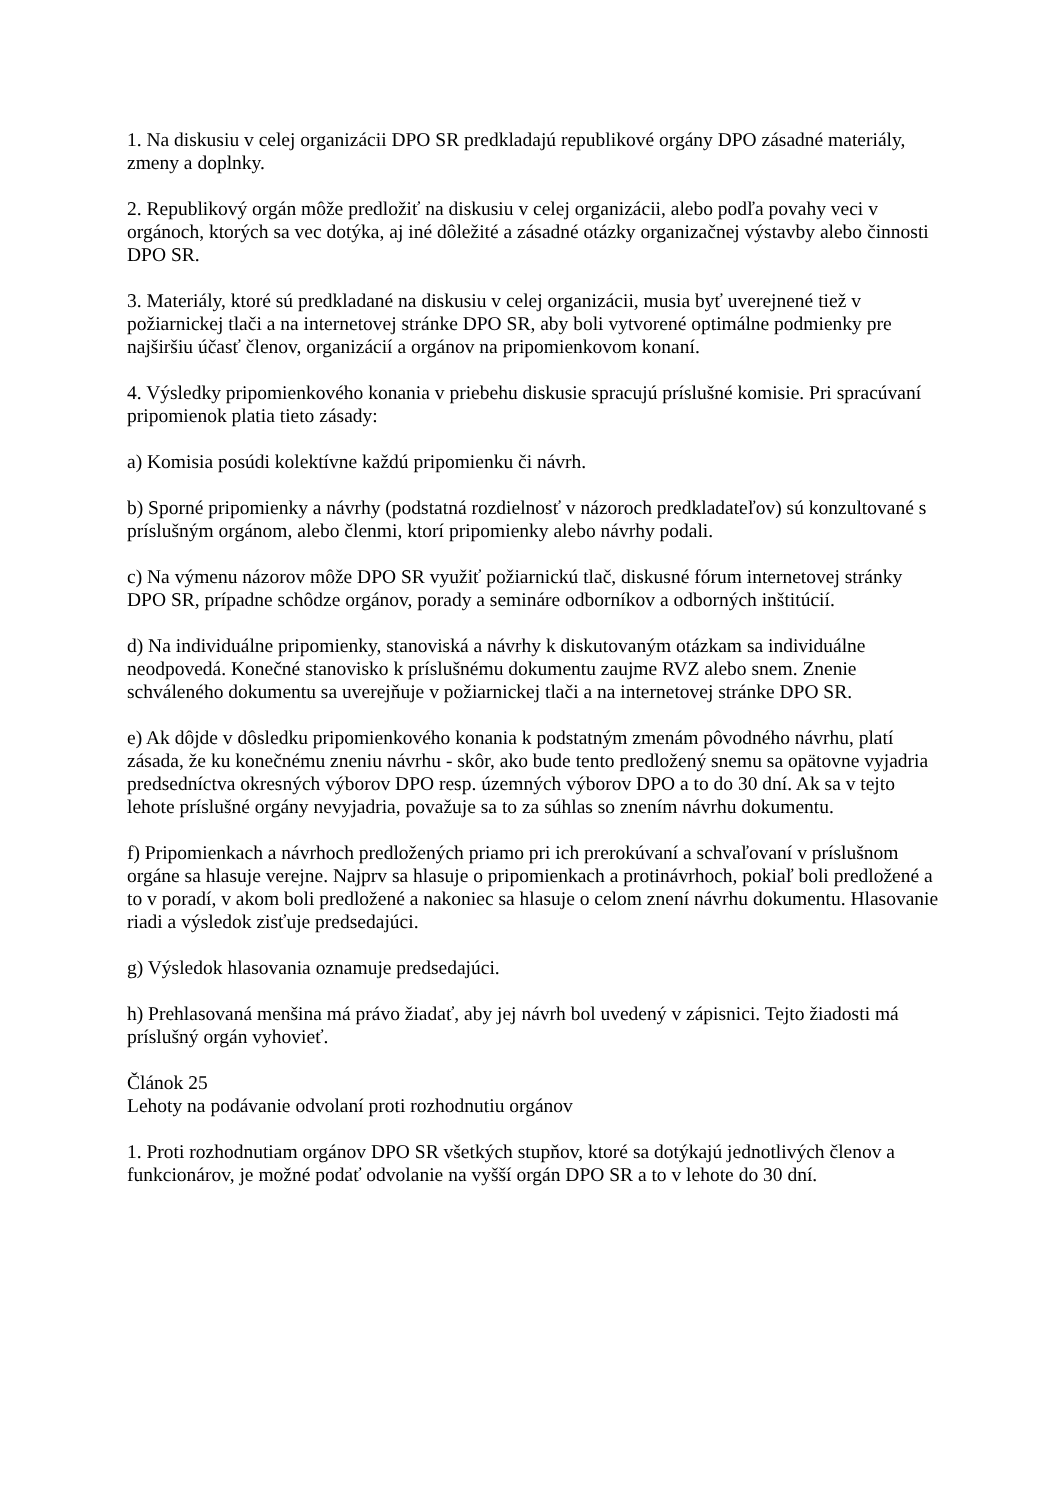1. Na diskusiu v celej organizácii DPO SR predkladajú republikové orgány DPO zásadné materiály, zmeny a doplnky.
2. Republikový orgán môže predložiť na diskusiu v celej organizácii, alebo podľa povahy veci v orgánoch, ktorých sa vec dotýka, aj iné dôležité a zásadné otázky organizačnej výstavby alebo činnosti DPO SR.
3. Materiály, ktoré sú predkladané na diskusiu v celej organizácii, musia byť uverejnené tiež v požiarnickej tlači a na internetovej stránke DPO SR, aby boli vytvorené optimálne podmienky pre najširšiu účasť členov, organizácií a orgánov na pripomienkovom konaní.
4. Výsledky pripomienkového konania v priebehu diskusie spracujú príslušné komisie. Pri spracúvaní pripomienok platia tieto zásady:
a) Komisia posúdi kolektívne každú pripomienku či návrh.
b) Sporné pripomienky a návrhy (podstatná rozdielnosť v názoroch predkladateľov) sú konzultované s príslušným orgánom, alebo členmi, ktorí pripomienky alebo návrhy podali.
c) Na výmenu názorov môže DPO SR využiť požiarnickú tlač, diskusné fórum internetovej stránky DPO SR, prípadne schôdze orgánov, porady a semináre odborníkov a odborných inštitúcií.
d) Na individuálne pripomienky, stanoviská a návrhy k diskutovaným otázkam sa individuálne neodpovedá. Konečné stanovisko k príslušnému dokumentu zaujme RVZ alebo snem. Znenie schváleného dokumentu sa uverejňuje v požiarnickej tlači a na internetovej stránke DPO SR.
e) Ak dôjde v dôsledku pripomienkového konania k podstatným zmenám pôvodného návrhu, platí zásada, že ku konečnému zneniu návrhu - skôr, ako bude tento predložený snemu sa opätovne vyjadria predsedníctva okresných výborov DPO resp. územných výborov DPO a to do 30 dní. Ak sa v tejto lehote príslušné orgány nevyjadria, považuje sa to za súhlas so znením návrhu dokumentu.
f) Pripomienkach a návrhoch predložených priamo pri ich prerokúvaní a schvaľovaní v príslušnom orgáne sa hlasuje verejne. Najprv sa hlasuje o pripomienkach a protinávrhoch, pokiaľ boli predložené a to v poradí, v akom boli predložené a nakoniec sa hlasuje o celom znení návrhu dokumentu. Hlasovanie riadi a výsledok zisťuje predsedajúci.
g) Výsledok hlasovania oznamuje predsedajúci.
h) Prehlasovaná menšina má právo žiadať, aby jej návrh bol uvedený v zápisnici. Tejto žiadosti má príslušný orgán vyhovieť.
Článok 25
Lehoty na podávanie odvolaní proti rozhodnutiu orgánov
1. Proti rozhodnutiam orgánov DPO SR všetkých stupňov, ktoré sa dotýkajú jednotlivých členov a funkcionárov, je možné podať odvolanie na vyšší orgán DPO SR a to v lehote do 30 dní.